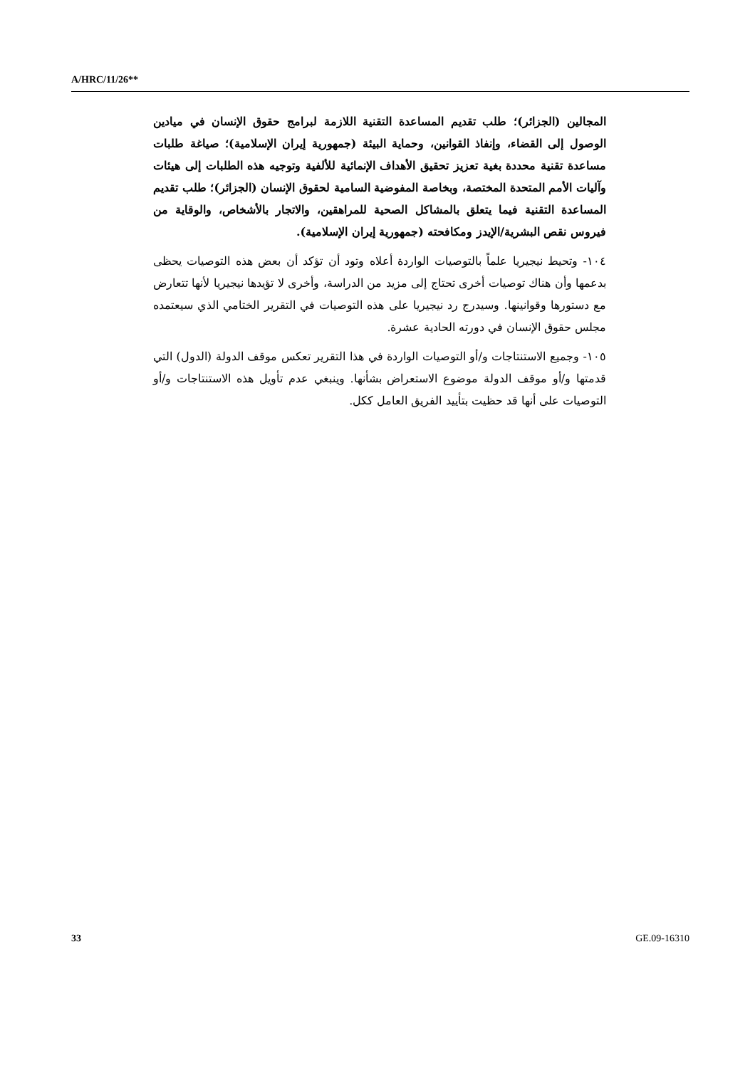A/HRC/11/26**
المجالين (الجزائر)؛ طلب تقديم المساعدة التقنية اللازمة لبرامج حقوق الإنسان في ميادين الوصول إلى القضاء، وإنفاذ القوانين، وحماية البيئة (جمهورية إيران الإسلامية)؛ صياغة طلبات مساعدة تقنية محددة بغية تعزيز تحقيق الأهداف الإنمائية للألفية وتوجيه هذه الطلبات إلى هيئات وآليات الأمم المتحدة المختصة، وبخاصة المفوضية السامية لحقوق الإنسان (الجزائر)؛ طلب تقديم المساعدة التقنية فيما يتعلق بالمشاكل الصحية للمراهقين، والاتجار بالأشخاص، والوقاية من فيروس نقص البشرية/الإيدز ومكافحته (جمهورية إيران الإسلامية).
١٠٤- وتحيط نيجيريا علماً بالتوصيات الواردة أعلاه وتود أن تؤكد أن بعض هذه التوصيات يحظى بدعمها وأن هناك توصيات أخرى تحتاج إلى مزيد من الدراسة، وأخرى لا تؤيدها نيجيريا لأنها تتعارض مع دستورها وقوانينها. وسيدرج رد نيجيريا على هذه التوصيات في التقرير الختامي الذي سيعتمده مجلس حقوق الإنسان في دورته الحادية عشرة.
١٠٥- وجميع الاستنتاجات و/أو التوصيات الواردة في هذا التقرير تعكس موقف الدولة (الدول) التي قدمتها و/أو موقف الدولة موضوع الاستعراض بشأنها. وينبغي عدم تأويل هذه الاستنتاجات و/أو التوصيات على أنها قد حظيت بتأييد الفريق العامل ككل.
33 GE.09-16310